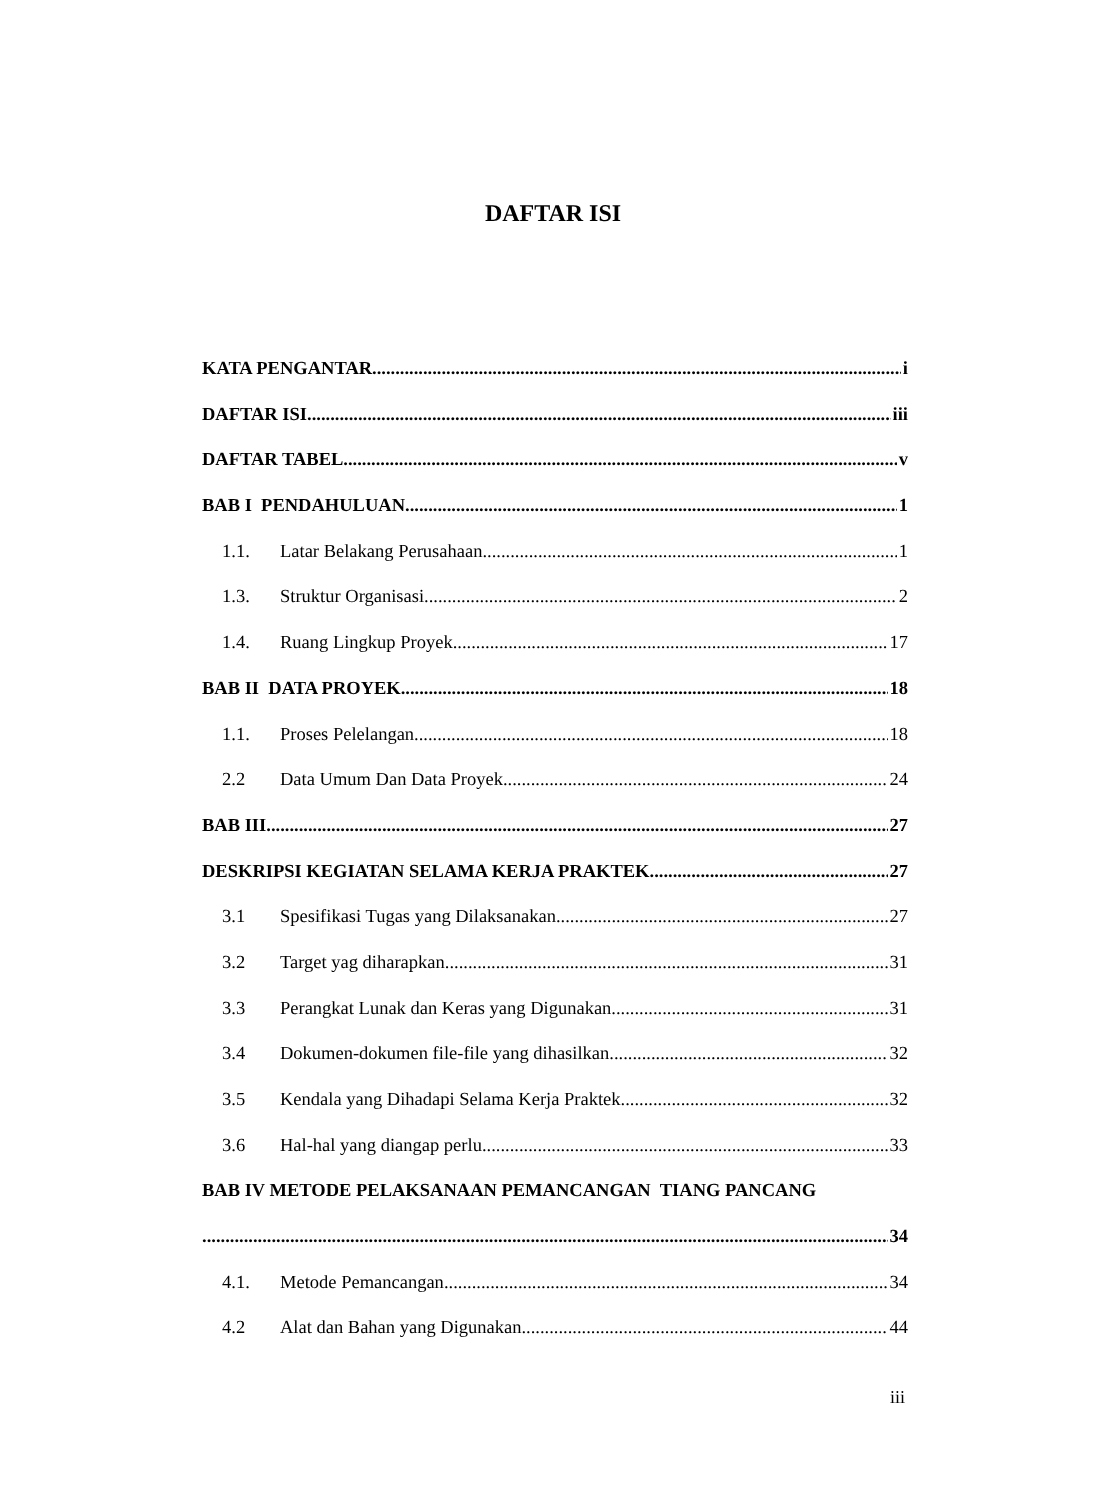DAFTAR ISI
KATA PENGANTAR i
DAFTAR ISI iii
DAFTAR TABEL v
BAB I PENDAHULUAN 1
1.1. Latar Belakang Perusahaan 1
1.3. Struktur Organisasi 2
1.4. Ruang Lingkup Proyek 17
BAB II DATA PROYEK 18
1.1. Proses Pelelangan 18
2.2 Data Umum Dan Data Proyek 24
BAB III 27
DESKRIPSI KEGIATAN SELAMA KERJA PRAKTEK 27
3.1 Spesifikasi Tugas yang Dilaksanakan 27
3.2 Target yag diharapkan 31
3.3 Perangkat Lunak dan Keras yang Digunakan 31
3.4 Dokumen-dokumen file-file yang dihasilkan 32
3.5 Kendala yang Dihadapi Selama Kerja Praktek 32
3.6 Hal-hal yang diangap perlu 33
BAB IV METODE PELAKSANAAN PEMANCANGAN TIANG PANCANG
34
4.1. Metode Pemancangan 34
4.2 Alat dan Bahan yang Digunakan 44
iii